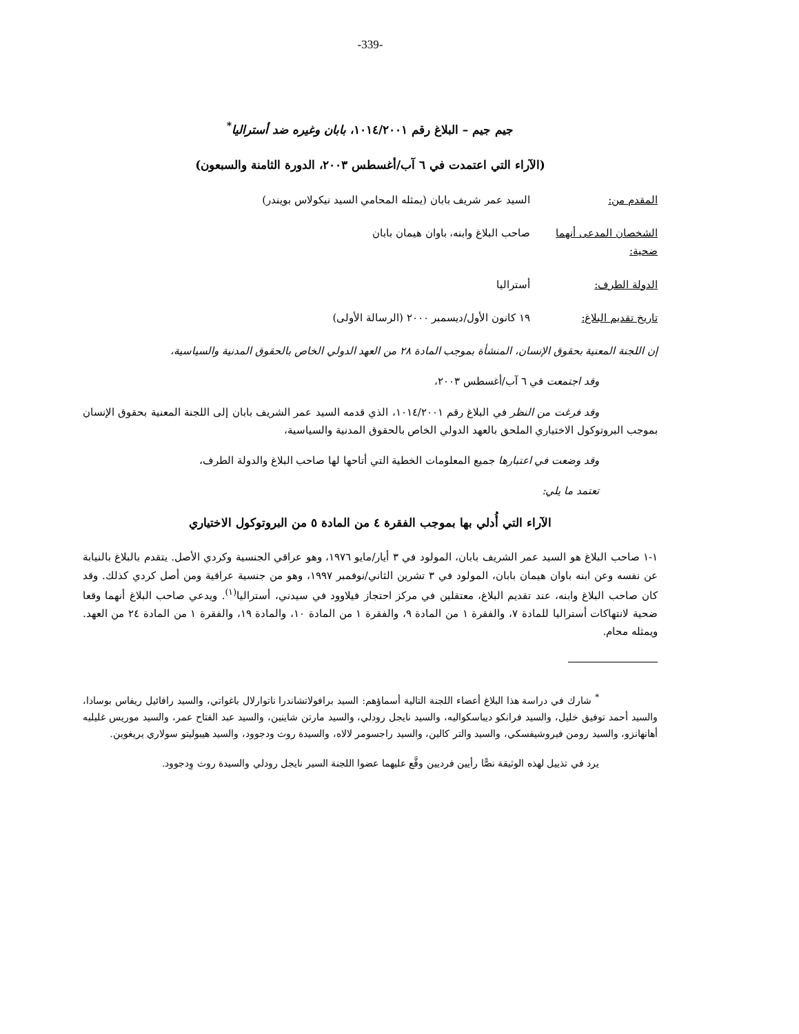-339-
جيم جيم – البلاغ رقم ١٠١٤/٢٠٠١، بابان وغيره ضد أستراليا<sup>*</sup>
(الآراء التي اعتمدت في ٦ آب/أغسطس ٢٠٠٣، الدورة الثامنة والسبعون)
المقدم من: السيد عمر شريف بابان (يمثله المحامي السيد نيكولاس بويندر)
الشخصان المدعى أنهما ضحية:
صاحب البلاغ وابنه، باوان هيمان بابان
الدولة الطرف: أستراليا
تاريخ تقديم البلاغ: ١٩ كانون الأول/ديسمبر ٢٠٠٠ (الرسالة الأولى)
إن اللجنة المعنية بحقوق الإنسان، المنشأة بموجب المادة ٢٨ من العهد الدولي الخاص بالحقوق المدنية والسياسية،
وقد اجتمعت في ٦ آب/أغسطس ٢٠٠٣،
وقد فرغت من النظر في البلاغ رقم ١٠١٤/٢٠٠١، الذي قدمه السيد عمر الشريف بابان إلى اللجنة المعنية بحقوق الإنسان بموجب البروتوكول الاختياري الملحق بالعهد الدولي الخاص بالحقوق المدنية والسياسية،
وقد وضعت في اعتبارها جميع المعلومات الخطية التي أتاحها لها صاحب البلاغ والدولة الطرف،
تعتمد ما يلي:
الآراء التي أُدلي بها بموجب الفقرة ٤ من المادة ٥ من البروتوكول الاختياري
١-١ صاحب البلاغ هو السيد عمر الشريف بابان، المولود في ٣ أيار/مايو ١٩٧٦، وهو عراقي الجنسية وكردي الأصل. يتقدم بالبلاغ بالنيابة عن نفسه وعن ابنه باوان هيمان بابان، المولود في ٣ تشرين الثاني/نوفمبر ١٩٩٧، وهو من جنسية عراقية ومن أصل كردي كذلك. وقد كان صاحب البلاغ وابنه، عند تقديم البلاغ، معتقلين في مركز احتجاز فيلاوود في سيدني، أستراليا<sup>(١)</sup>. ويدعي صاحب البلاغ أنهما وقعا ضحية لانتهاكات أستراليا للمادة ٧، والفقرة ١ من المادة ٩، والفقرة ١ من المادة ١٠، والمادة ١٩، والفقرة ١ من المادة ٢٤ من العهد. ويمثله محام.
<sup>*</sup> شارك في دراسة هذا البلاغ أعضاء اللجنة التالية أسماؤهم: السيد برافولاتشاندرا ناتوارلال باغواتي، والسيد رافائيل ريفاس بوسادا، والسيد أحمد توفيق خليل، والسيد فرانكو ديباسكواليه، والسيد نايجل رودلي، والسيد مارتن شاينين، والسيد عبد الفتاح عمر، والسيد موريس غليليه أهانهانزو، والسيد رومن فيروشيفسكي، والسيد والتر كالين، والسيد راجسومر لالاه، والسيدة روث ودجوود، والسيد هيبوليتو سولاري يريغوين.
يرد في تذييل لهذه الوثيقة نصًّا رأيين فرديين وقَّع عليهما عضوا اللجنة السير نايجل رودلي والسيدة روث وِدجوود.